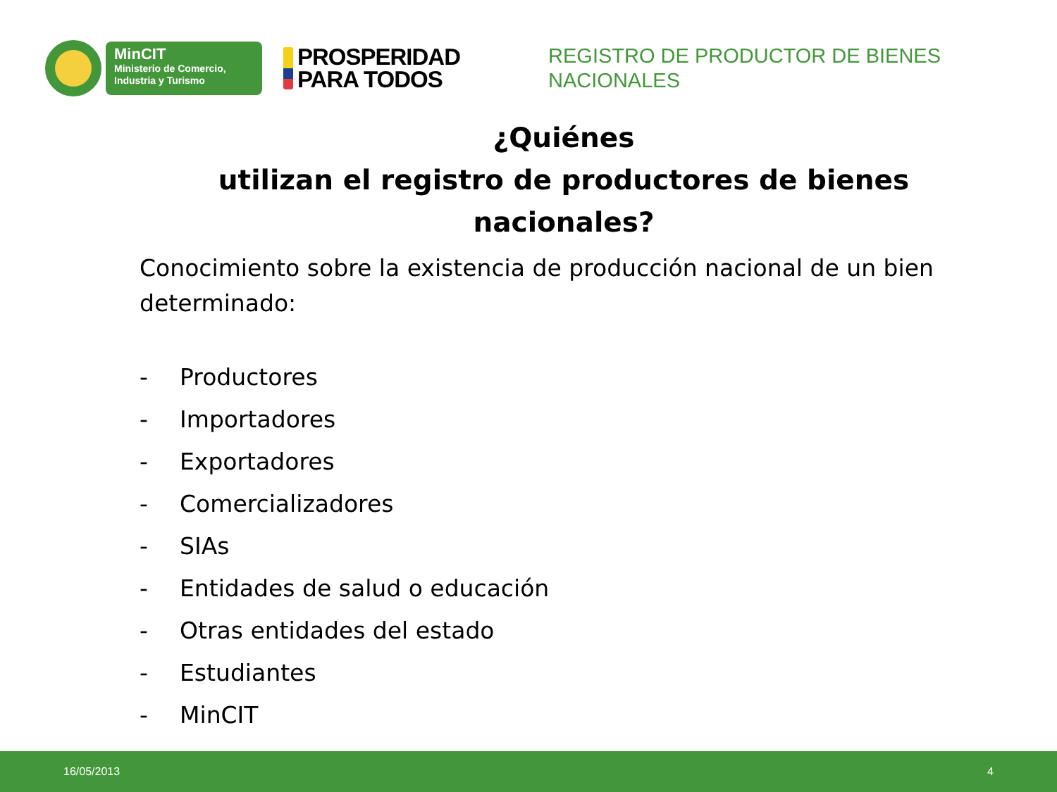MinCIT
Ministerio de Comercio,
Industria y Turismo
PROSPERIDAD
PARA TODOS
REGISTRO DE PRODUCTOR DE BIENES
NACIONALES
¿Quiénes
utilizan el registro de productores de bienes nacionales?
Conocimiento sobre la existencia de producción nacional de un bien determinado:
- Productores
- Importadores
- Exportadores
- Comercializadores
- SIAs
- Entidades de salud o educación
- Otras entidades del estado
- Estudiantes
- MinCIT
16/05/2013 4